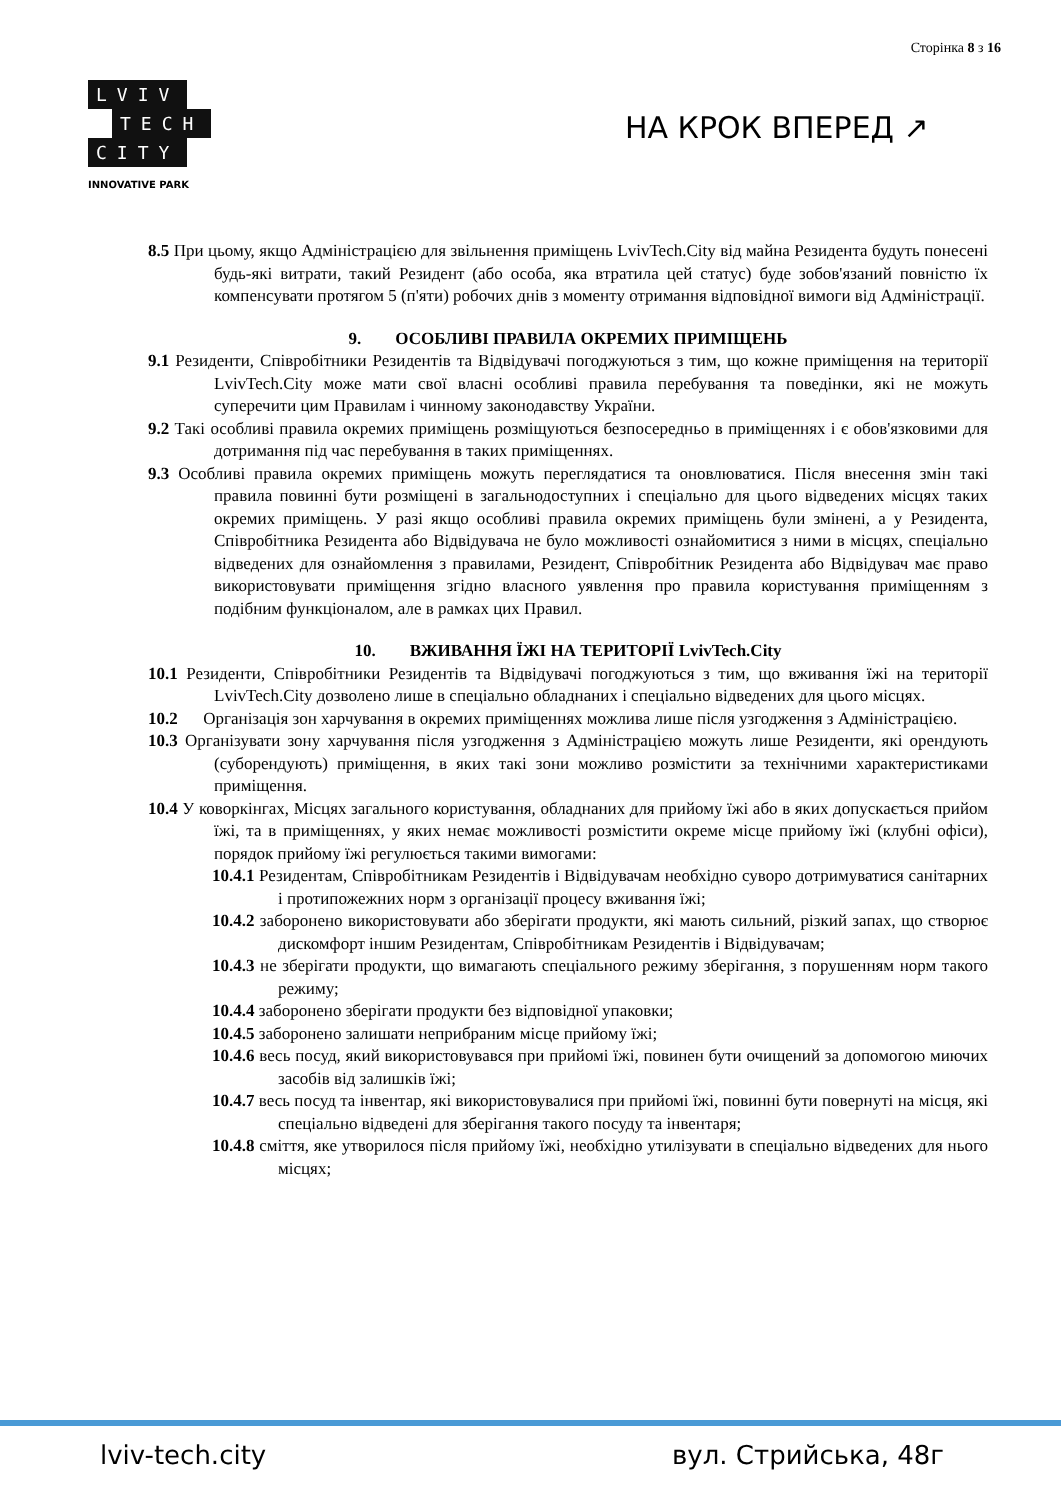Сторінка 8 з 16
LVIV
TECH
CITY
INNOVATIVE PARK
НА КРОК ВПЕРЕД ↗
8.5 При цьому, якщо Адміністрацією для звільнення приміщень LvivTech.City від майна Резидента будуть понесені будь-які витрати, такий Резидент (або особа, яка втратила цей статус) буде зобов'язаний повністю їх компенсувати протягом 5 (п'яти) робочих днів з моменту отримання відповідної вимоги від Адміністрації.
9. ОСОБЛИВІ ПРАВИЛА ОКРЕМИХ ПРИМІЩЕНЬ
9.1 Резиденти, Співробітники Резидентів та Відвідувачі погоджуються з тим, що кожне приміщення на території LvivTech.City може мати свої власні особливі правила перебування та поведінки, які не можуть суперечити цим Правилам і чинному законодавству України.
9.2 Такі особливі правила окремих приміщень розміщуються безпосередньо в приміщеннях і є обов'язковими для дотримання під час перебування в таких приміщеннях.
9.3 Особливі правила окремих приміщень можуть переглядатися та оновлюватися. Після внесення змін такі правила повинні бути розміщені в загальнодоступних і спеціально для цього відведених місцях таких окремих приміщень. У разі якщо особливі правила окремих приміщень були змінені, а у Резидента, Співробітника Резидента або Відвідувача не було можливості ознайомитися з ними в місцях, спеціально відведених для ознайомлення з правилами, Резидент, Співробітник Резидента або Відвідувач має право використовувати приміщення згідно власного уявлення про правила користування приміщенням з подібним функціоналом, але в рамках цих Правил.
10. ВЖИВАННЯ ЇЖІ НА ТЕРИТОРІЇ LvivTech.City
10.1 Резиденти, Співробітники Резидентів та Відвідувачі погоджуються з тим, що вживання їжі на території LvivTech.City дозволено лише в спеціально обладнаних і спеціально відведених для цього місцях.
10.2 Організація зон харчування в окремих приміщеннях можлива лише після узгодження з Адміністрацією.
10.3 Організувати зону харчування після узгодження з Адміністрацією можуть лише Резиденти, які орендують (суборендують) приміщення, в яких такі зони можливо розмістити за технічними характеристиками приміщення.
10.4 У коворкінгах, Місцях загального користування, обладнаних для прийому їжі або в яких допускається прийом їжі, та в приміщеннях, у яких немає можливості розмістити окреме місце прийому їжі (клубні офіси), порядок прийому їжі регулюється такими вимогами:
10.4.1 Резидентам, Співробітникам Резидентів і Відвідувачам необхідно суворо дотримуватися санітарних і протипожежних норм з організації процесу вживання їжі;
10.4.2 заборонено використовувати або зберігати продукти, які мають сильний, різкий запах, що створює дискомфорт іншим Резидентам, Співробітникам Резидентів і Відвідувачам;
10.4.3 не зберігати продукти, що вимагають спеціального режиму зберігання, з порушенням норм такого режиму;
10.4.4 заборонено зберігати продукти без відповідної упаковки;
10.4.5 заборонено залишати неприбраним місце прийому їжі;
10.4.6 весь посуд, який використовувався при прийомі їжі, повинен бути очищений за допомогою миючих засобів від залишків їжі;
10.4.7 весь посуд та інвентар, які використовувалися при прийомі їжі, повинні бути повернуті на місця, які спеціально відведені для зберігання такого посуду та інвентаря;
10.4.8 сміття, яке утворилося після прийому їжі, необхідно утилізувати в спеціально відведених для нього місцях;
lviv-tech.city вул. Стрийська, 48г